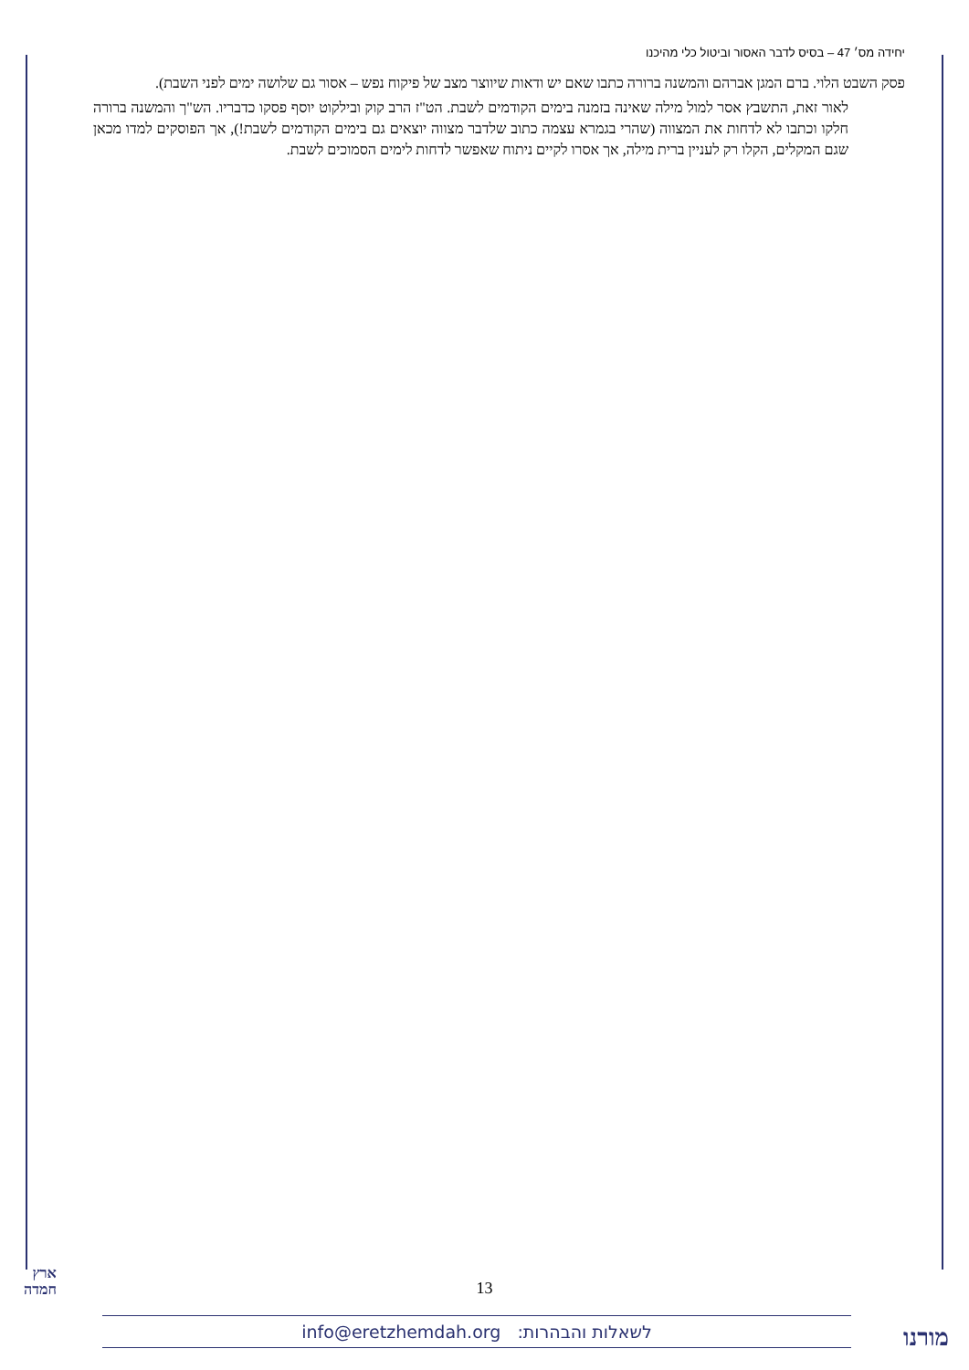יחידה מס׳ 47 – בסיס לדבר האסור וביטול כלי מהיכנו
פסק השבט הלוי. ברם המגן אברהם והמשנה ברורה כתבו שאם יש ודאות שיווצר מצב של פיקוח נפש – אסור גם שלושה ימים לפני השבת).
לאור זאת, התשבץ אסר למול מילה שאינה בזמנה בימים הקודמים לשבת. הט"ז הרב קוק ובילקוט יוסף פסקו כדבריו. הש"ך והמשנה ברורה חלקו וכתבו לא לדחות את המצווה (שהרי בגמרא עצמה כתוב שלדבר מצווה יוצאים גם בימים הקודמים לשבת!), אך הפוסקים למדו מכאן שגם המקלים, הקלו רק לעניין ברית מילה, אך אסרו לקיים ניתוח שאפשר לדחות לימים הסמוכים לשבת.
ארץ
חמדה
13
לשאלות והבהרות: info@eretzhemdah.org מורנו